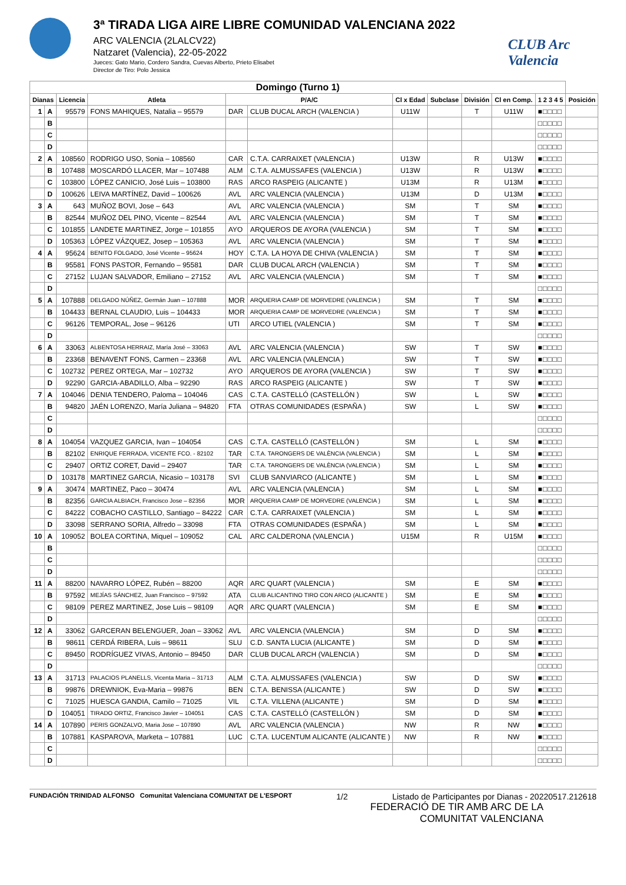3ª TIRADA LIGA AIRE LIBRE COMUNIDAD VALENCIANA 2022
ARC VALENCIA (2LALCV22)
Natzaret (Valencia), 22-05-2022
Jueces: Gato Mario, Cordero Sandra, Cuevas Alberto, Prieto Elisabet
Director de Tiro: Polo Jessica
CLUB Arc Valencia
| Domingo (Turno 1) | | | | | | | | | | | |
| Dianas | | Licencia | Atleta | P/A/C | | Cl x Edad | Subclase | División | Cl en Comp. | 1 2 3 4 5 | Posición |
| 1 | A | 95579 | FONS MAHIQUES, Natalia – 95579 | DAR | CLUB DUCAL ARCH (VALENCIA ) | U11W | | T | U11W | ■□□□□ | |
| | B | | | | | | | | | □□□□□ | |
| | C | | | | | | | | | □□□□□ | |
| | D | | | | | | | | | □□□□□ | |
| 2 | A | 108560 | RODRIGO USO, Sonia – 108560 | CAR | C.T.A. CARRAIXET (VALENCIA ) | U13W | | R | U13W | ■□□□□ | |
| | B | 107488 | MOSCARDÓ LLACER, Mar – 107488 | ALM | C.T.A. ALMUSSAFES (VALENCIA ) | U13W | | R | U13W | ■□□□□ | |
| | C | 103800 | LÓPEZ CANICIO, José Luis – 103800 | RAS | ARCO RASPEIG (ALICANTE ) | U13M | | R | U13M | ■□□□□ | |
| | D | 100626 | LEIVA MARTÍNEZ, David – 100626 | AVL | ARC VALENCIA (VALENCIA ) | U13M | | D | U13M | ■□□□□ | |
| 3 | A | 643 | MUÑOZ BOVI, Jose – 643 | AVL | ARC VALENCIA (VALENCIA ) | SM | | T | SM | ■□□□□ | |
| | B | 82544 | MUÑOZ DEL PINO, Vicente – 82544 | AVL | ARC VALENCIA (VALENCIA ) | SM | | T | SM | ■□□□□ | |
| | C | 101855 | LANDETE MARTINEZ, Jorge – 101855 | AYO | ARQUEROS DE AYORA (VALENCIA ) | SM | | T | SM | ■□□□□ | |
| | D | 105363 | LÓPEZ VÁZQUEZ, Josep – 105363 | AVL | ARC VALENCIA (VALENCIA ) | SM | | T | SM | ■□□□□ | |
| 4 | A | 95624 | BENITO FOLGADO, José Vicente – 95624 | HOY | C.T.A. LA HOYA DE CHIVA (VALENCIA ) | SM | | T | SM | ■□□□□ | |
| | B | 95581 | FONS PASTOR, Fernando – 95581 | DAR | CLUB DUCAL ARCH (VALENCIA ) | SM | | T | SM | ■□□□□ | |
| | C | 27152 | LUJAN SALVADOR, Emiliano – 27152 | AVL | ARC VALENCIA (VALENCIA ) | SM | | T | SM | ■□□□□ | |
| | D | | | | | | | | | □□□□□ | |
| 5 | A | 107888 | DELGADO NÚÑEZ, Germán Juan – 107888 | MOR | ARQUERIA CAMP DE MORVEDRE (VALENCIA ) | SM | | T | SM | ■□□□□ | |
| | B | 104433 | BERNAL CLAUDIO, Luis – 104433 | MOR | ARQUERIA CAMP DE MORVEDRE (VALENCIA ) | SM | | T | SM | ■□□□□ | |
| | C | 96126 | TEMPORAL, Jose – 96126 | UTI | ARCO UTIEL (VALENCIA ) | SM | | T | SM | ■□□□□ | |
| | D | | | | | | | | | □□□□□ | |
| 6 | A | 33063 | ALBENTOSA HERRAIZ, María José – 33063 | AVL | ARC VALENCIA (VALENCIA ) | SW | | T | SW | ■□□□□ | |
| | B | 23368 | BENAVENT FONS, Carmen – 23368 | AVL | ARC VALENCIA (VALENCIA ) | SW | | T | SW | ■□□□□ | |
| | C | 102732 | PEREZ ORTEGA, Mar – 102732 | AYO | ARQUEROS DE AYORA (VALENCIA ) | SW | | T | SW | ■□□□□ | |
| | D | 92290 | GARCIA-ABADILLO, Alba – 92290 | RAS | ARCO RASPEIG (ALICANTE ) | SW | | T | SW | ■□□□□ | |
| 7 | A | 104046 | DENIA TENDERO, Paloma – 104046 | CAS | C.T.A. CASTELLÓ (CASTELLÓN ) | SW | | L | SW | ■□□□□ | |
| | B | 94820 | JAÉN LORENZO, María Juliana – 94820 | FTA | OTRAS COMUNIDADES (ESPAÑA ) | SW | | L | SW | ■□□□□ | |
| | C | | | | | | | | | □□□□□ | |
| | D | | | | | | | | | □□□□□ | |
| 8 | A | 104054 | VAZQUEZ GARCIA, Ivan – 104054 | CAS | C.T.A. CASTELLÓ (CASTELLÓN ) | SM | | L | SM | ■□□□□ | |
| | B | 82102 | ENRIQUE FERRADA, VICENTE FCO. - 82102 | TAR | C.T.A. TARONGERS DE VALÈNCIA (VALENCIA ) | SM | | L | SM | ■□□□□ | |
| | C | 29407 | ORTIZ CORET, David – 29407 | TAR | C.T.A. TARONGERS DE VALÈNCIA (VALENCIA ) | SM | | L | SM | ■□□□□ | |
| | D | 103178 | MARTINEZ GARCIA, Nicasio – 103178 | SVI | CLUB SANVIARCO (ALICANTE ) | SM | | L | SM | ■□□□□ | |
| 9 | A | 30474 | MARTINEZ, Paco – 30474 | AVL | ARC VALENCIA (VALENCIA ) | SM | | L | SM | ■□□□□ | |
| | B | 82356 | GARCIA ALBIACH, Francisco Jose – 82356 | MOR | ARQUERIA CAMP DE MORVEDRE (VALENCIA ) | SM | | L | SM | ■□□□□ | |
| | C | 84222 | COBACHO CASTILLO, Santiago – 84222 | CAR | C.T.A. CARRAIXET (VALENCIA ) | SM | | L | SM | ■□□□□ | |
| | D | 33098 | SERRANO SORIA, Alfredo – 33098 | FTA | OTRAS COMUNIDADES (ESPAÑA ) | SM | | L | SM | ■□□□□ | |
| 10 | A | 109052 | BOLEA CORTINA, Miquel – 109052 | CAL | ARC CALDERONA (VALENCIA ) | U15M | | R | U15M | ■□□□□ | |
| | B | | | | | | | | | □□□□□ | |
| | C | | | | | | | | | □□□□□ | |
| | D | | | | | | | | | □□□□□ | |
| 11 | A | 88200 | NAVARRO LÓPEZ, Rubén – 88200 | AQR | ARC QUART (VALENCIA ) | SM | | E | SM | ■□□□□ | |
| | B | 97592 | MEJÍAS SÁNCHEZ, Juan Francisco – 97592 | ATA | CLUB ALICANTINO TIRO CON ARCO (ALICANTE ) | SM | | E | SM | ■□□□□ | |
| | C | 98109 | PEREZ MARTINEZ, Jose Luis – 98109 | AQR | ARC QUART (VALENCIA ) | SM | | E | SM | ■□□□□ | |
| | D | | | | | | | | | □□□□□ | |
| 12 | A | 33062 | GARCERAN BELENGUER, Joan – 33062 | AVL | ARC VALENCIA (VALENCIA ) | SM | | D | SM | ■□□□□ | |
| | B | 98611 | CERDÁ RIBERA, Luis – 98611 | SLU | C.D. SANTA LUCIA (ALICANTE ) | SM | | D | SM | ■□□□□ | |
| | C | 89450 | RODRÍGUEZ VIVAS, Antonio – 89450 | DAR | CLUB DUCAL ARCH (VALENCIA ) | SM | | D | SM | ■□□□□ | |
| | D | | | | | | | | | □□□□□ | |
| 13 | A | 31713 | PALACIOS PLANELLS, Vicenta Maria – 31713 | ALM | C.T.A. ALMUSSAFES (VALENCIA ) | SW | | D | SW | ■□□□□ | |
| | B | 99876 | DREWNIOK, Eva-Maria – 99876 | BEN | C.T.A. BENISSA (ALICANTE ) | SW | | D | SW | ■□□□□ | |
| | C | 71025 | HUESCA GANDIA, Camilo – 71025 | VIL | C.T.A. VILLENA (ALICANTE ) | SM | | D | SM | ■□□□□ | |
| | D | 104051 | TIRADO ORTIZ, Francisco Javier – 104051 | CAS | C.T.A. CASTELLÓ (CASTELLÓN ) | SM | | D | SM | ■□□□□ | |
| 14 | A | 107890 | PERIS GONZALVO, Maria Jose – 107890 | AVL | ARC VALENCIA (VALENCIA ) | NW | | R | NW | ■□□□□ | |
| | B | 107881 | KASPAROVA, Marketa – 107881 | LUC | C.T.A. LUCENTUM ALICANTE (ALICANTE ) | NW | | R | NW | ■□□□□ | |
| | C | | | | | | | | | □□□□□ | |
| | D | | | | | | | | | □□□□□ | |
FUNDACIÓN TRINIDAD ALFONSO Comunitat Valenciana COMUNITAT DE L'ESPORT 1/2 Listado de Participantes por Dianas - 20220517.212618
FEDERACIÓ DE TIR AMB ARC DE LA
COMUNITAT VALENCIANA